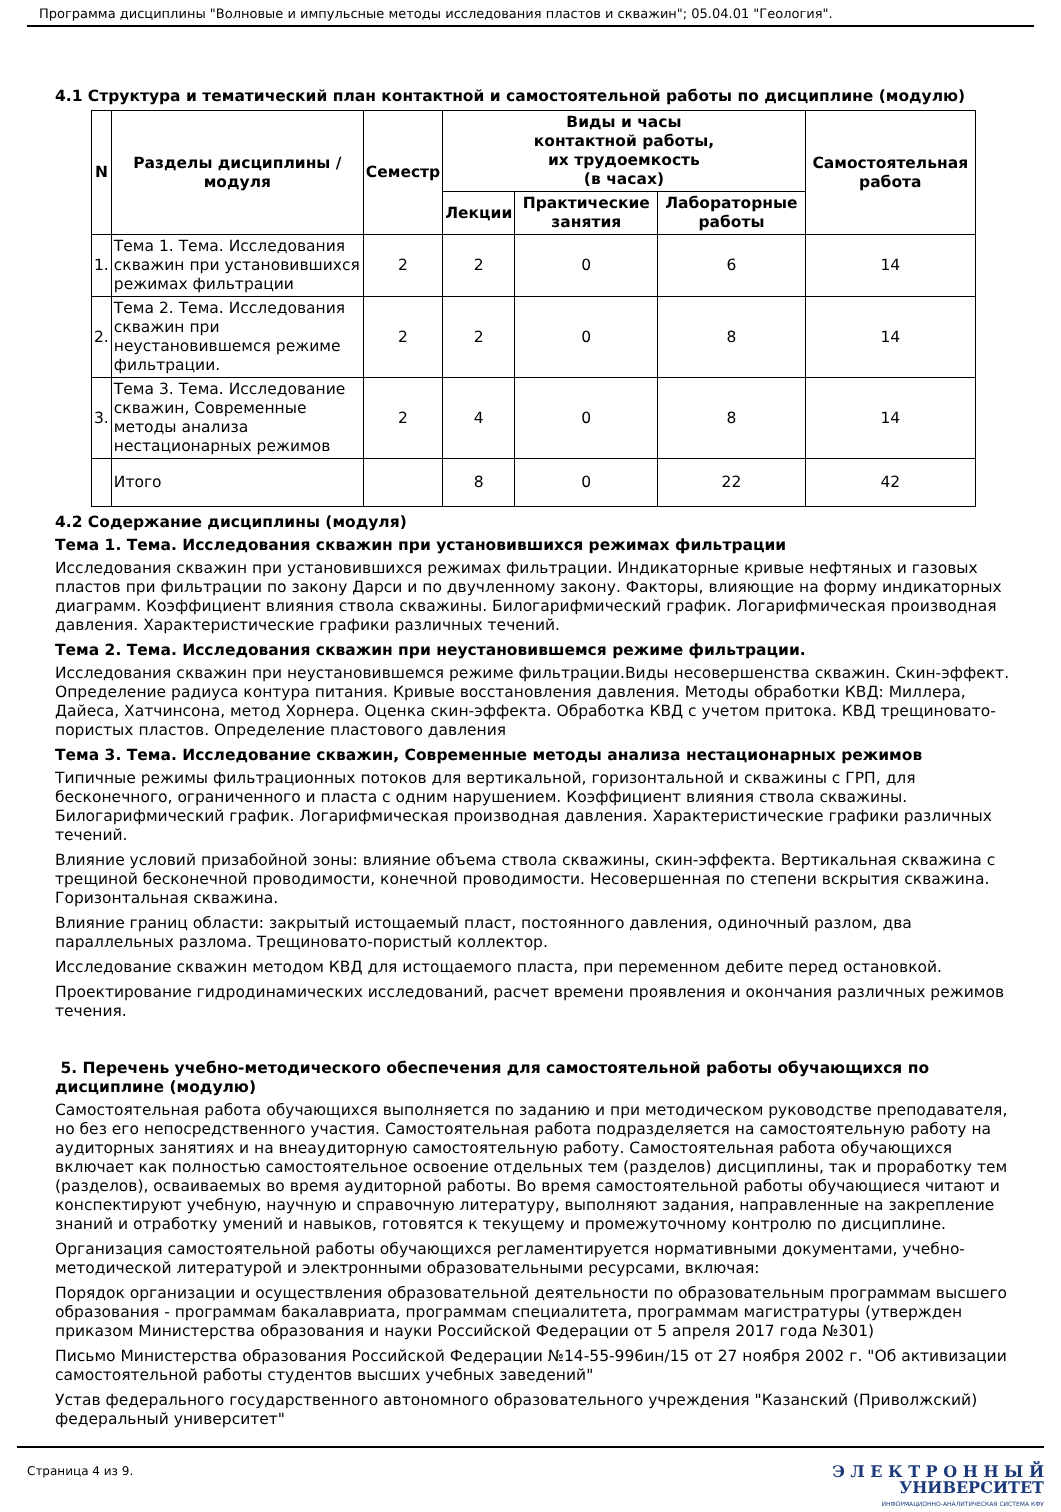Программа дисциплины "Волновые и импульсные методы исследования пластов и скважин"; 05.04.01 "Геология".
4.1 Структура и тематический план контактной и самостоятельной работы по дисциплине (модулю)
| N | Разделы дисциплины / модуля | Семестр | Виды и часы контактной работы, их трудоемкость (в часах) | | | Самостоятельная работа |
| --- | --- | --- | --- | --- | --- | --- |
| | | | Лекции | Практические занятия | Лабораторные работы | |
| 1. | Тема 1. Тема. Исследования скважин при установившихся режимах фильтрации | 2 | 2 | 0 | 6 | 14 |
| 2. | Тема 2. Тема. Исследования скважин при неустановившемся режиме фильтрации. | 2 | 2 | 0 | 8 | 14 |
| 3. | Тема 3. Тема. Исследование скважин, Современные методы анализа нестационарных режимов | 2 | 4 | 0 | 8 | 14 |
| | Итого | | 8 | 0 | 22 | 42 |
4.2 Содержание дисциплины (модуля)
Тема 1. Тема. Исследования скважин при установившихся режимах фильтрации
Исследования скважин при установившихся режимах фильтрации. Индикаторные кривые нефтяных и газовых пластов при фильтрации по закону Дарси и по двучленному закону. Факторы, влияющие на форму индикаторных диаграмм. Коэффициент влияния ствола скважины. Билогарифмический график. Логарифмическая производная давления. Характеристические графики различных течений.
Тема 2. Тема. Исследования скважин при неустановившемся режиме фильтрации.
Исследования скважин при неустановившемся режиме фильтрации.Виды несовершенства скважин. Скин-эффект. Определение радиуса контура питания. Кривые восстановления давления. Методы обработки КВД: Миллера, Дайеса, Хатчинсона, метод Хорнера. Оценка скин-эффекта. Обработка КВД с учетом притока. КВД трещиновато-пористых пластов. Определение пластового давления
Тема 3. Тема. Исследование скважин, Современные методы анализа нестационарных режимов
Типичные режимы фильтрационных потоков для вертикальной, горизонтальной и скважины с ГРП, для бесконечного, ограниченного и пласта с одним нарушением. Коэффициент влияния ствола скважины. Билогарифмический график. Логарифмическая производная давления. Характеристические графики различных течений.
Влияние условий призабойной зоны: влияние объема ствола скважины, скин-эффекта. Вертикальная скважина с трещиной бесконечной проводимости, конечной проводимости. Несовершенная по степени вскрытия скважина. Горизонтальная скважина.
Влияние границ области: закрытый истощаемый пласт, постоянного давления, одиночный разлом, два параллельных разлома. Трещиновато-пористый коллектор.
Исследование скважин методом КВД для истощаемого пласта, при переменном дебите перед остановкой.
Проектирование гидродинамических исследований, расчет времени проявления и окончания различных режимов течения.
5. Перечень учебно-методического обеспечения для самостоятельной работы обучающихся по дисциплине (модулю)
Самостоятельная работа обучающихся выполняется по заданию и при методическом руководстве преподавателя, но без его непосредственного участия. Самостоятельная работа подразделяется на самостоятельную работу на аудиторных занятиях и на внеаудиторную самостоятельную работу. Самостоятельная работа обучающихся включает как полностью самостоятельное освоение отдельных тем (разделов) дисциплины, так и проработку тем (разделов), осваиваемых во время аудиторной работы. Во время самостоятельной работы обучающиеся читают и конспектируют учебную, научную и справочную литературу, выполняют задания, направленные на закрепление знаний и отработку умений и навыков, готовятся к текущему и промежуточному контролю по дисциплине.
Организация самостоятельной работы обучающихся регламентируется нормативными документами, учебно-методической литературой и электронными образовательными ресурсами, включая:
Порядок организации и осуществления образовательной деятельности по образовательным программам высшего образования - программам бакалавриата, программам специалитета, программам магистратуры (утвержден приказом Министерства образования и науки Российской Федерации от 5 апреля 2017 года №301)
Письмо Министерства образования Российской Федерации №14-55-996ин/15 от 27 ноября 2002 г. "Об активизации самостоятельной работы студентов высших учебных заведений"
Устав федерального государственного автономного образовательного учреждения "Казанский (Приволжский) федеральный университет"
Страница 4 из 9.
Э Л Е К Т Р О Н Н Ы Й
УНИВЕРСИТЕТ
ИНФОРМАЦИОННО-АНАЛИТИЧЕСКАЯ СИСТЕМА КФУ